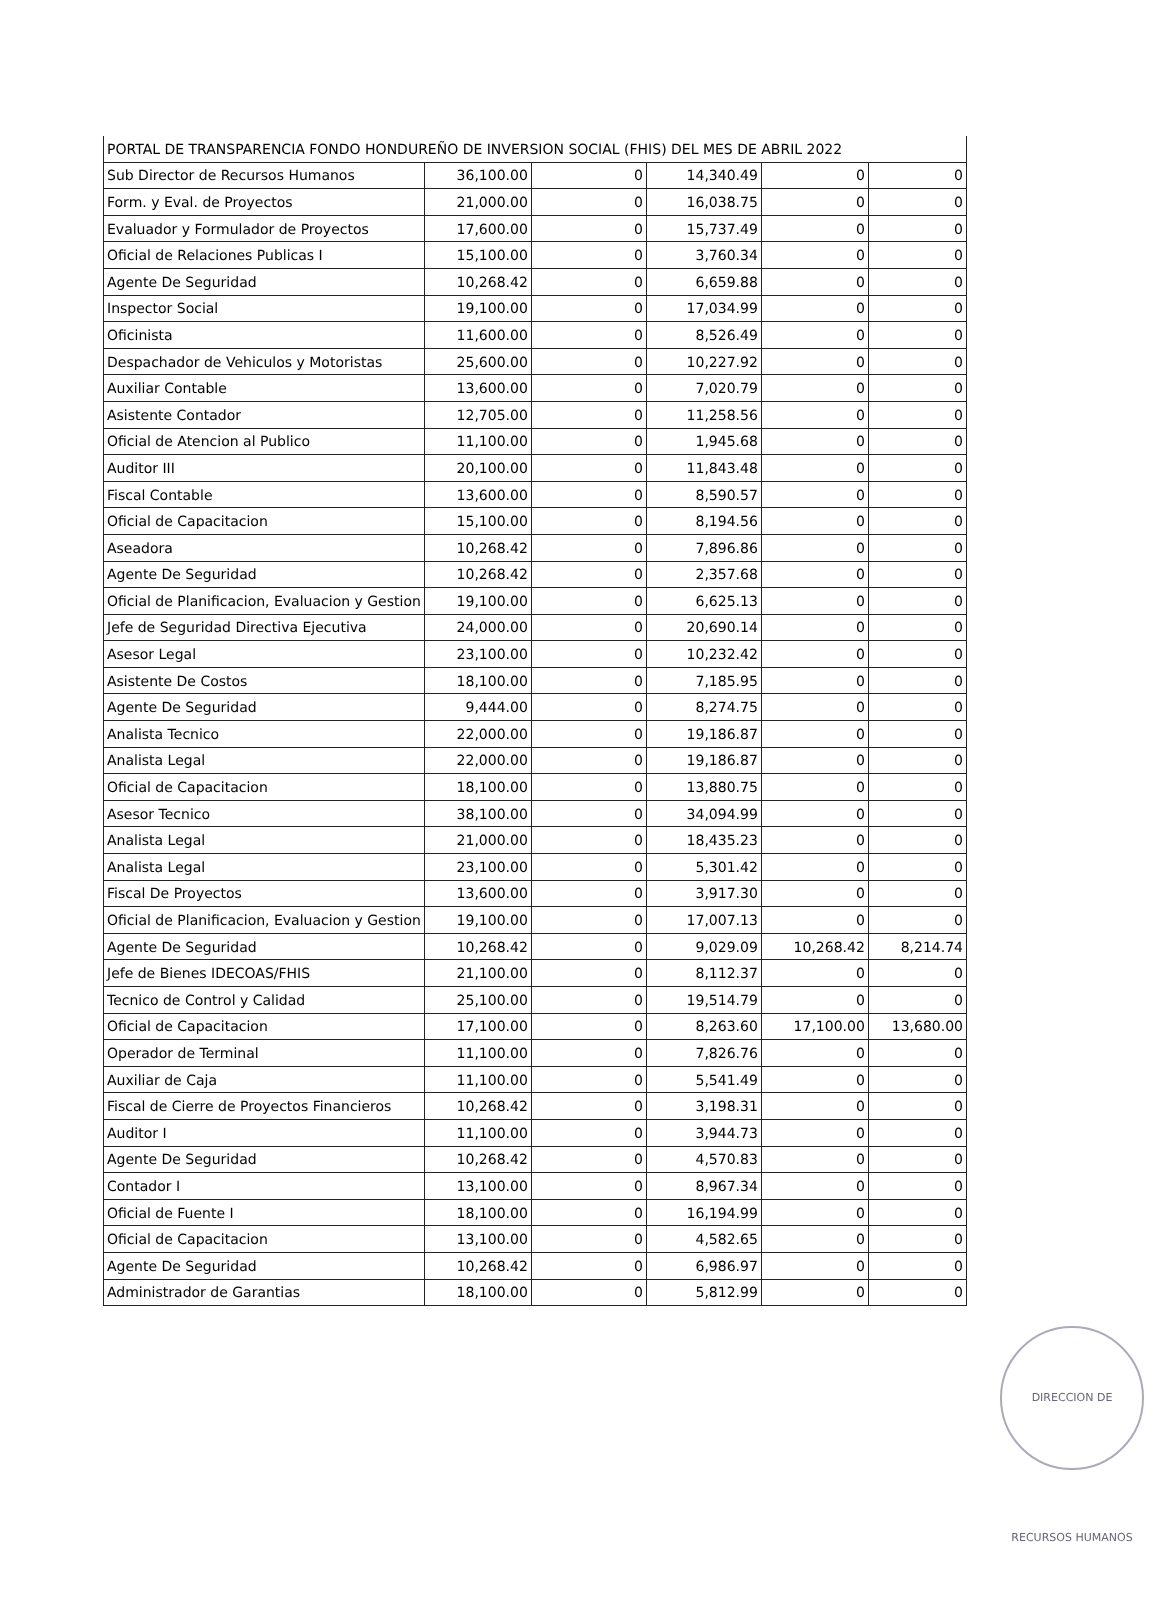| PORTAL DE TRANSPARENCIA FONDO HONDUREÑO DE INVERSION SOCIAL (FHIS) DEL MES DE ABRIL 2022 | | | | | |
| Sub Director de Recursos Humanos | 36,100.00 | 0 | 14,340.49 | 0 | 0 |
| Form. y Eval. de Proyectos | 21,000.00 | 0 | 16,038.75 | 0 | 0 |
| Evaluador y Formulador de Proyectos | 17,600.00 | 0 | 15,737.49 | 0 | 0 |
| Oficial de Relaciones Publicas I | 15,100.00 | 0 | 3,760.34 | 0 | 0 |
| Agente De Seguridad | 10,268.42 | 0 | 6,659.88 | 0 | 0 |
| Inspector Social | 19,100.00 | 0 | 17,034.99 | 0 | 0 |
| Oficinista | 11,600.00 | 0 | 8,526.49 | 0 | 0 |
| Despachador de Vehiculos y Motoristas | 25,600.00 | 0 | 10,227.92 | 0 | 0 |
| Auxiliar Contable | 13,600.00 | 0 | 7,020.79 | 0 | 0 |
| Asistente Contador | 12,705.00 | 0 | 11,258.56 | 0 | 0 |
| Oficial de Atencion al Publico | 11,100.00 | 0 | 1,945.68 | 0 | 0 |
| Auditor III | 20,100.00 | 0 | 11,843.48 | 0 | 0 |
| Fiscal Contable | 13,600.00 | 0 | 8,590.57 | 0 | 0 |
| Oficial de Capacitacion | 15,100.00 | 0 | 8,194.56 | 0 | 0 |
| Aseadora | 10,268.42 | 0 | 7,896.86 | 0 | 0 |
| Agente De Seguridad | 10,268.42 | 0 | 2,357.68 | 0 | 0 |
| Oficial de Planificacion, Evaluacion y Gestion | 19,100.00 | 0 | 6,625.13 | 0 | 0 |
| Jefe de Seguridad Directiva Ejecutiva | 24,000.00 | 0 | 20,690.14 | 0 | 0 |
| Asesor Legal | 23,100.00 | 0 | 10,232.42 | 0 | 0 |
| Asistente De Costos | 18,100.00 | 0 | 7,185.95 | 0 | 0 |
| Agente De Seguridad | 9,444.00 | 0 | 8,274.75 | 0 | 0 |
| Analista Tecnico | 22,000.00 | 0 | 19,186.87 | 0 | 0 |
| Analista Legal | 22,000.00 | 0 | 19,186.87 | 0 | 0 |
| Oficial de Capacitacion | 18,100.00 | 0 | 13,880.75 | 0 | 0 |
| Asesor Tecnico | 38,100.00 | 0 | 34,094.99 | 0 | 0 |
| Analista Legal | 21,000.00 | 0 | 18,435.23 | 0 | 0 |
| Analista Legal | 23,100.00 | 0 | 5,301.42 | 0 | 0 |
| Fiscal De Proyectos | 13,600.00 | 0 | 3,917.30 | 0 | 0 |
| Oficial de Planificacion, Evaluacion y Gestion | 19,100.00 | 0 | 17,007.13 | 0 | 0 |
| Agente De Seguridad | 10,268.42 | 0 | 9,029.09 | 10,268.42 | 8,214.74 |
| Jefe de Bienes IDECOAS/FHIS | 21,100.00 | 0 | 8,112.37 | 0 | 0 |
| Tecnico de Control y Calidad | 25,100.00 | 0 | 19,514.79 | 0 | 0 |
| Oficial de Capacitacion | 17,100.00 | 0 | 8,263.60 | 17,100.00 | 13,680.00 |
| Operador de Terminal | 11,100.00 | 0 | 7,826.76 | 0 | 0 |
| Auxiliar de Caja | 11,100.00 | 0 | 5,541.49 | 0 | 0 |
| Fiscal de Cierre de Proyectos Financieros | 10,268.42 | 0 | 3,198.31 | 0 | 0 |
| Auditor I | 11,100.00 | 0 | 3,944.73 | 0 | 0 |
| Agente De Seguridad | 10,268.42 | 0 | 4,570.83 | 0 | 0 |
| Contador I | 13,100.00 | 0 | 8,967.34 | 0 | 0 |
| Oficial de Fuente I | 18,100.00 | 0 | 16,194.99 | 0 | 0 |
| Oficial de Capacitacion | 13,100.00 | 0 | 4,582.65 | 0 | 0 |
| Agente De Seguridad | 10,268.42 | 0 | 6,986.97 | 0 | 0 |
| Administrador de Garantias | 18,100.00 | 0 | 5,812.99 | 0 | 0 |
DIRECCION DE RECURSOS HUMANOS